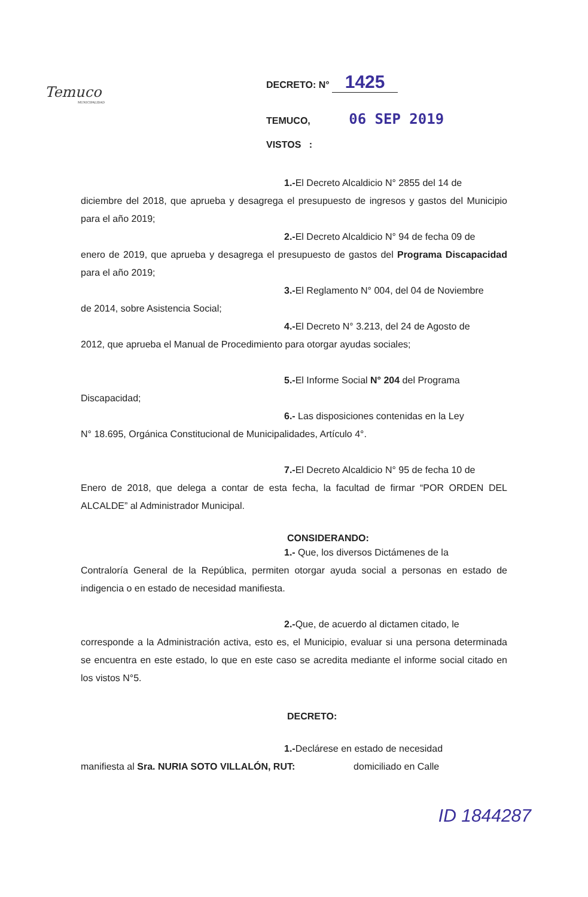Temuco
MUNICIPALIDAD
DECRETO: N° 1425
TEMUCO, 06 SEP 2019
VISTOS :
1.-El Decreto Alcaldicio N° 2855 del 14 de
diciembre del 2018, que aprueba y desagrega el presupuesto de ingresos y gastos del Municipio para el año 2019;
2.-El Decreto Alcaldicio N° 94 de fecha 09 de
enero de 2019, que aprueba y desagrega el presupuesto de gastos del Programa Discapacidad para el año 2019;
3.-El Reglamento N° 004, del 04 de Noviembre
de 2014, sobre Asistencia Social;
4.-El Decreto N° 3.213, del 24 de Agosto de
2012, que aprueba el Manual de Procedimiento para otorgar ayudas sociales;
5.-El Informe Social N° 204 del Programa
Discapacidad;
6.- Las disposiciones contenidas en la Ley
N° 18.695, Orgánica Constitucional de Municipalidades, Artículo 4°.
7.-El Decreto Alcaldicio N° 95 de fecha 10 de
Enero de 2018, que delega a contar de esta fecha, la facultad de firmar “POR ORDEN DEL ALCALDE” al Administrador Municipal.
CONSIDERANDO:
1.- Que, los diversos Dictámenes de la
Contraloría General de la República, permiten otorgar ayuda social a personas en estado de indigencia o en estado de necesidad manifiesta.
2.-Que, de acuerdo al dictamen citado, le
corresponde a la Administración activa, esto es, el Municipio, evaluar si una persona determinada se encuentra en este estado, lo que en este caso se acredita mediante el informe social citado en los vistos N°5.
DECRETO:
1.-Declárese en estado de necesidad
manifiesta al Sra. NURIA SOTO VILLALÓN, RUT: domiciliado en Calle
ID 1844287